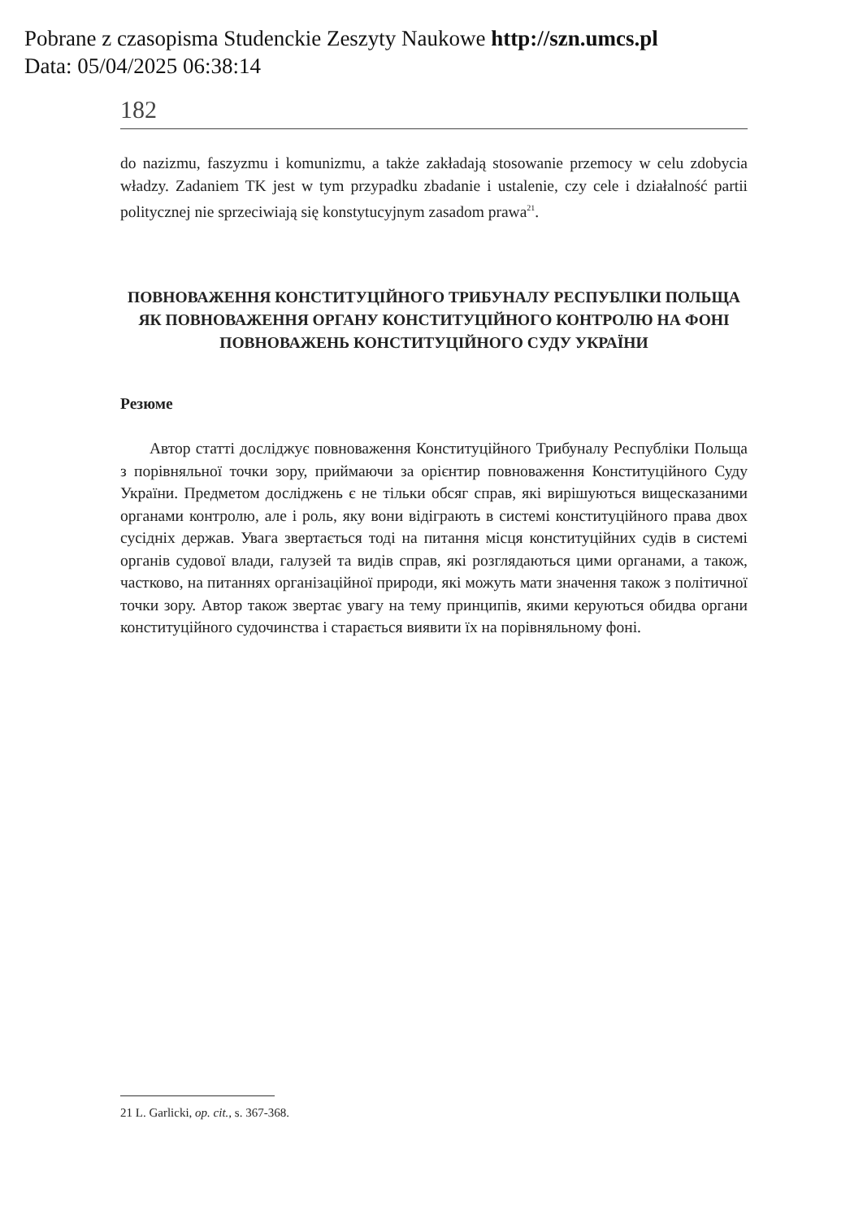Pobrane z czasopisma Studenckie Zeszyty Naukowe http://szn.umcs.pl
Data: 05/04/2025 06:38:14
182
do nazizmu, faszyzmu i komunizmu, a także zakładają stosowanie przemocy w celu zdobycia władzy. Zadaniem TK jest w tym przypadku zbadanie i ustalenie, czy cele i działalność partii politycznej nie sprzeciwiają się konstytucyjnym zasadom prawa<sup>21</sup>.
ПОВНОВАЖЕННЯ КОНСТИТУЦІЙНОГО ТРИБУНАЛУ РЕСПУБЛІКИ ПОЛЬЩА ЯК ПОВНОВАЖЕННЯ ОРГАНУ КОНСТИТУЦІЙНОГО КОНТРОЛЮ НА ФОНІ ПОВНОВАЖЕНЬ КОНСТИТУЦІЙНОГО СУДУ УКРАЇНИ
Резюме
Автор статті досліджує повноваження Конституційного Трибуналу Республіки Польща з порівняльної точки зору, приймаючи за орієнтир повноваження Конституційного Суду України. Предметом досліджень є не тільки обсяг справ, які вирішуються вищесказаними органами контролю, але і роль, яку вони відіграють в системі конституційного права двох сусідніх держав. Увага звертається тоді на питання місця конституційних судів в системі органів судової влади, галузей та видів справ, які розглядаються цими органами, а також, частково, на питаннях організаційної природи, які можуть мати значення також з політичної точки зору. Автор також звертає увагу на тему принципів, якими керуються обидва органи конституційного судочинства і старається виявити їх на порівняльному фоні.
21 L. Garlicki, op. cit., s. 367-368.